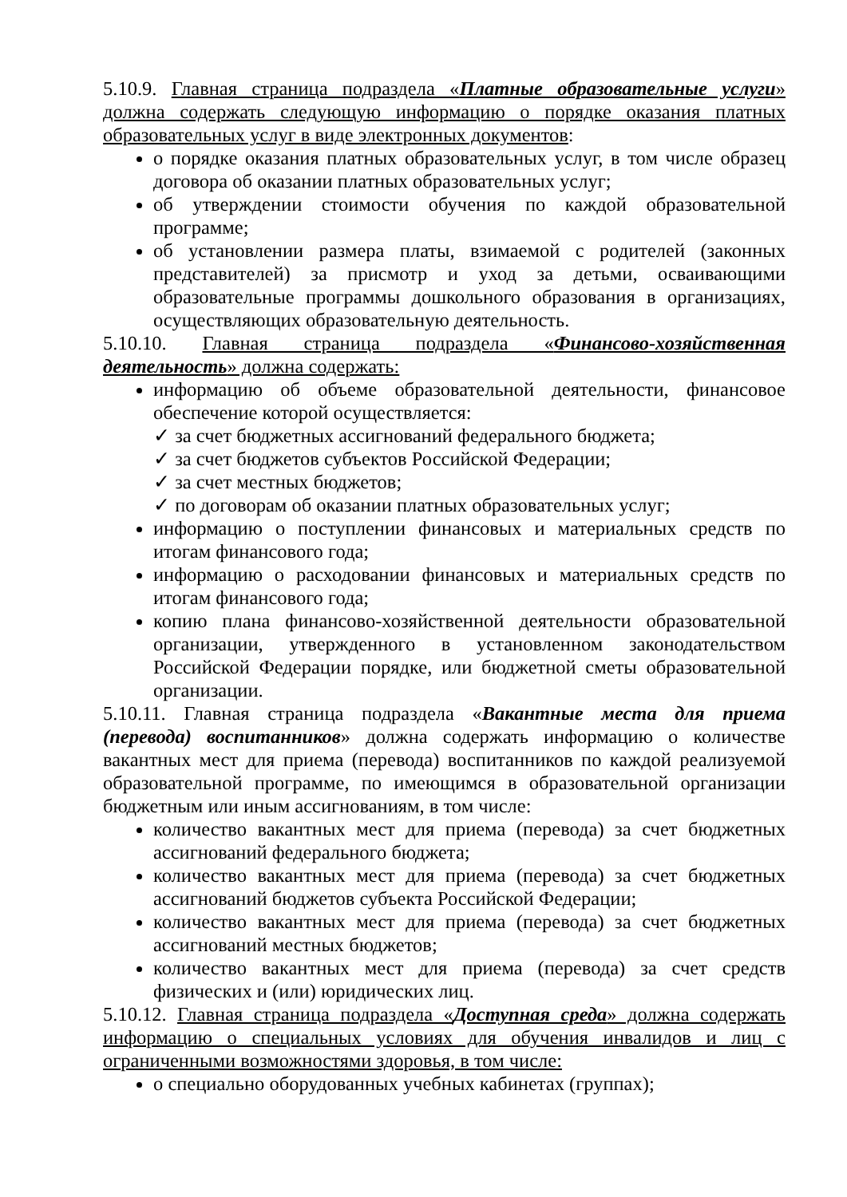5.10.9. Главная страница подраздела «Платные образовательные услуги» должна содержать следующую информацию о порядке оказания платных образовательных услуг в виде электронных документов:
о порядке оказания платных образовательных услуг, в том числе образец договора об оказании платных образовательных услуг;
об утверждении стоимости обучения по каждой образовательной программе;
об установлении размера платы, взимаемой с родителей (законных представителей) за присмотр и уход за детьми, осваивающими образовательные программы дошкольного образования в организациях, осуществляющих образовательную деятельность.
5.10.10. Главная страница подраздела «Финансово-хозяйственная деятельность» должна содержать:
информацию об объеме образовательной деятельности, финансовое обеспечение которой осуществляется:
✓ за счет бюджетных ассигнований федерального бюджета;
✓ за счет бюджетов субъектов Российской Федерации;
✓ за счет местных бюджетов;
✓ по договорам об оказании платных образовательных услуг;
информацию о поступлении финансовых и материальных средств по итогам финансового года;
информацию о расходовании финансовых и материальных средств по итогам финансового года;
копию плана финансово-хозяйственной деятельности образовательной организации, утвержденного в установленном законодательством Российской Федерации порядке, или бюджетной сметы образовательной организации.
5.10.11. Главная страница подраздела «Вакантные места для приема (перевода) воспитанников» должна содержать информацию о количестве вакантных мест для приема (перевода) воспитанников по каждой реализуемой образовательной программе, по имеющимся в образовательной организации бюджетным или иным ассигнованиям, в том числе:
количество вакантных мест для приема (перевода) за счет бюджетных ассигнований федерального бюджета;
количество вакантных мест для приема (перевода) за счет бюджетных ассигнований бюджетов субъекта Российской Федерации;
количество вакантных мест для приема (перевода) за счет бюджетных ассигнований местных бюджетов;
количество вакантных мест для приема (перевода) за счет средств физических и (или) юридических лиц.
5.10.12. Главная страница подраздела «Доступная среда» должна содержать информацию о специальных условиях для обучения инвалидов и лиц с ограниченными возможностями здоровья, в том числе:
о специально оборудованных учебных кабинетах (группах);